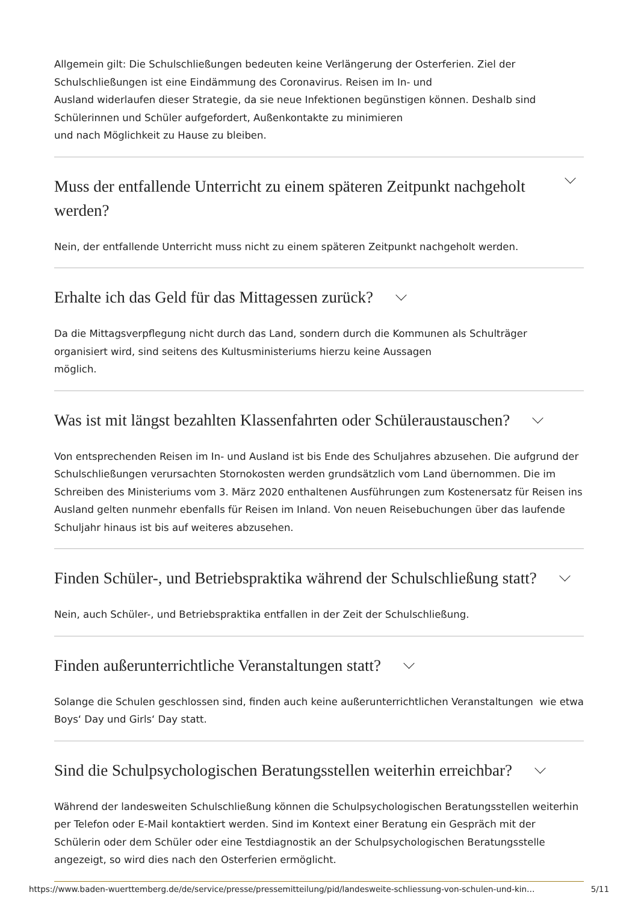Allgemein gilt: Die Schulschließungen bedeuten keine Verlängerung der Osterferien. Ziel der
Schulschließungen ist eine Eindämmung des Coronavirus. Reisen im In- und
Ausland widerlaufen dieser Strategie, da sie neue Infektionen begünstigen können. Deshalb sind
Schülerinnen und Schüler aufgefordert, Außenkontakte zu minimieren
und nach Möglichkeit zu Hause zu bleiben.
Muss der entfallende Unterricht zu einem späteren Zeitpunkt nachgeholt
werden?
Nein, der entfallende Unterricht muss nicht zu einem späteren Zeitpunkt nachgeholt werden.
Erhalte ich das Geld für das Mittagessen zurück?
Da die Mittagsverpflegung nicht durch das Land, sondern durch die Kommunen als Schulträger
organisiert wird, sind seitens des Kultusministeriums hierzu keine Aussagen
möglich.
Was ist mit längst bezahlten Klassenfahrten oder Schüleraustauschen?
Von entsprechenden Reisen im In- und Ausland ist bis Ende des Schuljahres abzusehen. Die aufgrund der Schulschließungen verursachten Stornokosten werden grundsätzlich vom Land übernommen. Die im Schreiben des Ministeriums vom 3. März 2020 enthaltenen Ausführungen zum Kostenersatz für Reisen ins Ausland gelten nunmehr ebenfalls für Reisen im Inland. Von neuen Reisebuchungen über das laufende Schuljahr hinaus ist bis auf weiteres abzusehen.
Finden Schüler-, und Betriebspraktika während der Schulschließung statt?
Nein, auch Schüler-, und Betriebspraktika entfallen in der Zeit der Schulschließung.
Finden außerunterrichtliche Veranstaltungen statt?
Solange die Schulen geschlossen sind, finden auch keine außerunterrichtlichen Veranstaltungen wie etwa Boys‘ Day und Girls‘ Day statt.
Sind die Schulpsychologischen Beratungsstellen weiterhin erreichbar?
Während der landesweiten Schulschließung können die Schulpsychologischen Beratungsstellen weiterhin per Telefon oder E-Mail kontaktiert werden. Sind im Kontext einer Beratung ein Gespräch mit der Schülerin oder dem Schüler oder eine Testdiagnostik an der Schulpsychologischen Beratungsstelle angezeigt, so wird dies nach den Osterferien ermöglicht.
https://www.baden-wuerttemberg.de/de/service/presse/pressemitteilung/pid/landesweite-schliessung-von-schulen-und-kin… 5/11